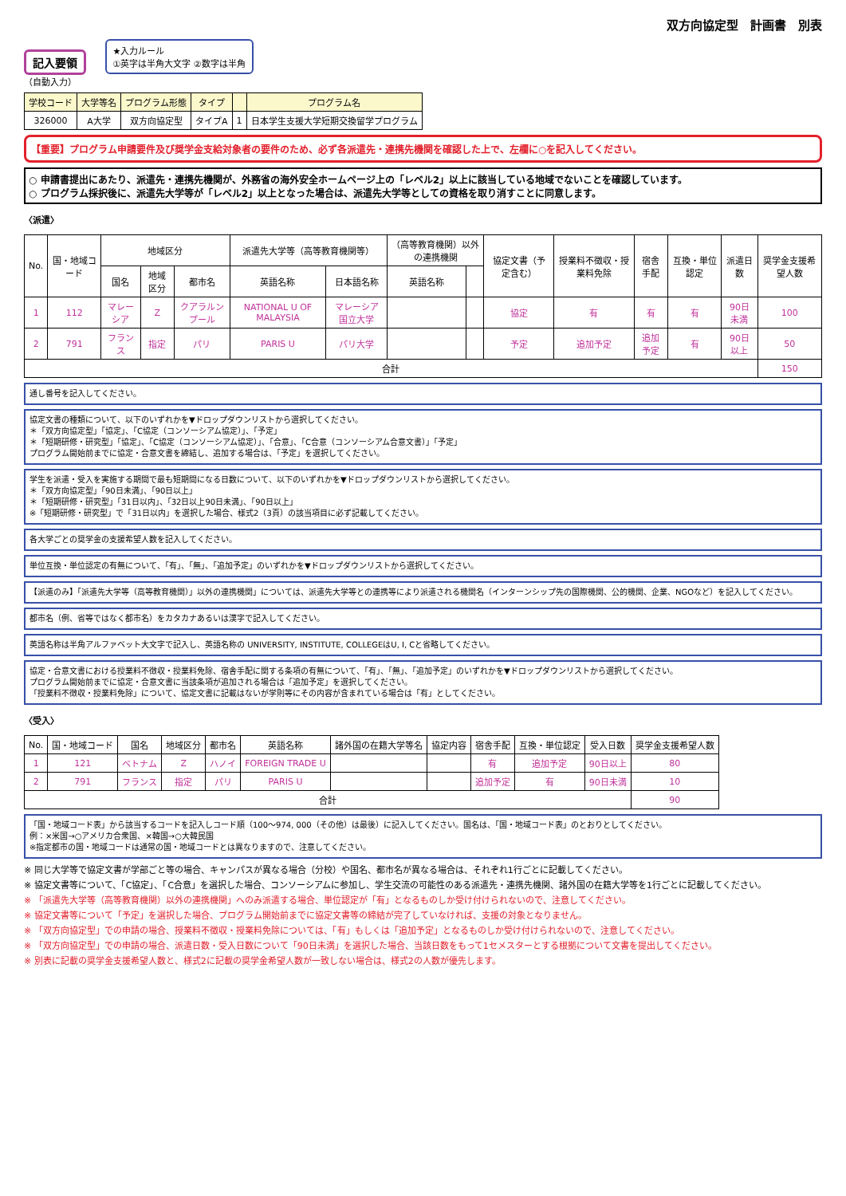双方向協定型　計画書　別表
記入要領 ★入力ルール
①英字は半角大文字 ②数字は半角
（自動入力）
| 学校コード | 大学等名 | プログラム形態 | タイプ | | プログラム名 |
| --- | --- | --- | --- | --- | --- |
| 326000 | A大学 | 双方向協定型 | タイプA | 1 | 日本学生支援大学短期交換留学プログラム |
【重要】プログラム申請要件及び奨学金支給対象者の要件のため、必ず各派遣先・連携先機関を確認した上で、左欄に○を記入してください。
○ 申請書提出にあたり、派遣先・連携先機関が、外務省の海外安全ホームページ上の「レベル2」以上に該当している地域でないことを確認しています。
○ プログラム採択後に、派遣先大学等が「レベル2」以上となった場合は、派遣先大学等としての資格を取り消すことに同意します。
〈派遣〉
| No. | 国・地域コード | 地域区分 | | | 派遣先大学等（高等教育機関等） | | （高等教育機関）以外の連携機関 | | 協定文書（予定含む） | 授業料不徴収・授業料免除 | 宿舎手配 | 互換・単位認定 | 派遣日数 | 奨学金支援希望人数 |
| --- | --- | --- | --- | --- | --- | --- | --- | --- | --- | --- | --- | --- | --- | --- |
| | | 国名 | 地域区分 | 都市名 | 英語名称 | 日本語名称 | 英語名称 | | | | | | | |
| 1 | 112 | マレーシア | Z | クアラルンプール | NATIONAL U OF MALAYSIA | マレーシア国立大学 | | | 協定 | 有 | 有 | 有 | 90日未満 | 100 |
| 2 | 791 | フランス | 指定 | パリ | PARIS U | パリ大学 | | | 予定 | 追加予定 | 追加予定 | 有 | 90日以上 | 50 |
| 合計 | | | | | | | | | | | | | | 150 |
通し番号を記入してください。
協定文書の種類について、以下のいずれかを▼ドロップダウンリストから選択してください。
＊「双方向協定型」「協定」、「C協定（コンソーシアム協定）」、「予定」
＊「短期研修・研究型」「協定」、「C協定（コンソーシアム協定）」、「合意」、「C合意（コンソーシアム合意文書）」「予定」
プログラム開始前までに協定・合意文書を締結し、追加する場合は、「予定」を選択してください。
学生を派遣・受入を実施する期間で最も短期間になる日数について、以下のいずれかを▼ドロップダウンリストから選択してください。
＊「双方向協定型」「90日未満」、「90日以上」
＊「短期研修・研究型」「31日以内」、「32日以上90日未満」、「90日以上」
※「短期研修・研究型」で「31日以内」を選択した場合、様式2（3頁）の該当項目に必ず記載してください。
各大学ごとの奨学金の支援希望人数を記入してください。
単位互換・単位認定の有無について、「有」、「無」、「追加予定」のいずれかを▼ドロップダウンリストから選択してください。
【派遣のみ】「派遣先大学等（高等教育機関）」以外の連携機関」については、派遣先大学等との連携等により派遣される機関名（インターンシップ先の国際機関、公的機関、企業、NGOなど）を記入してください。
都市名（例、省等ではなく都市名）をカタカナあるいは漢字で記入してください。
英語名称は半角アルファベット大文字で記入し、英語名称の UNIVERSITY, INSTITUTE, COLLEGEはU, I, Cと省略してください。
協定・合意文書における授業料不徴収・授業料免除、宿舎手配に関する条項の有無について、「有」、「無」、「追加予定」のいずれかを▼ドロップダウンリストから選択してください。
プログラム開始前までに協定・合意文書に当該条項が追加される場合は「追加予定」を選択してください。
「授業料不徴収・授業料免除」について、協定文書に記載はないが学則等にその内容が含まれている場合は「有」としてください。
〈受入〉
| No. | 国・地域コード | 国名 | 地域区分 | 都市名 | 英語名称 | 諸外国の在籍大学等名 | 協定内容 | 宿舎手配 | 互換・単位認定 | 受入日数 | 奨学金支援希望人数 |
| --- | --- | --- | --- | --- | --- | --- | --- | --- | --- | --- | --- |
| 1 | 121 | ベトナム | Z | ハノイ | FOREIGN TRADE U | | | 有 | 追加予定 | 90日以上 | 80 |
| 2 | 791 | フランス | 指定 | パリ | PARIS U | | | 追加予定 | 有 | 90日未満 | 10 |
| 合計 | | | | | | | | | | | 90 |
「国・地域コード表」から該当するコードを記入しコード順（100～974, 000（その他）は最後）に記入してください。国名は、「国・地域コード表」のとおりとしてください。
例：×米国→○アメリカ合衆国、×韓国→○大韓民国
※指定都市の国・地域コードは通常の国・地域コードとは異なりますので、注意してください。
※ 同じ大学等で協定文書が学部ごと等の場合、キャンパスが異なる場合（分校）や国名、都市名が異なる場合は、それぞれ1行ごとに記載してください。
※ 協定文書等について、「C協定」、「C合意」を選択した場合、コンソーシアムに参加し、学生交流の可能性のある派遣先・連携先機関、諸外国の在籍大学等を1行ごとに記載してください。
※ 「派遣先大学等（高等教育機関）以外の連携機関」へのみ派遣する場合、単位認定が「有」となるものしか受け付けられないので、注意してください。
※ 協定文書等について「予定」を選択した場合、プログラム開始前までに協定文書等の締結が完了していなければ、支援の対象となりません。
※ 「双方向協定型」での申請の場合、授業料不徴収・授業料免除については、「有」もしくは「追加予定」となるものしか受け付けられないので、注意してください。
※ 「双方向協定型」での申請の場合、派遣日数・受入日数について「90日未満」を選択した場合、当該日数をもって1セメスターとする根拠について文書を提出してください。
※ 別表に記載の奨学金支援希望人数と、様式2に記載の奨学金希望人数が一致しない場合は、様式2の人数が優先します。